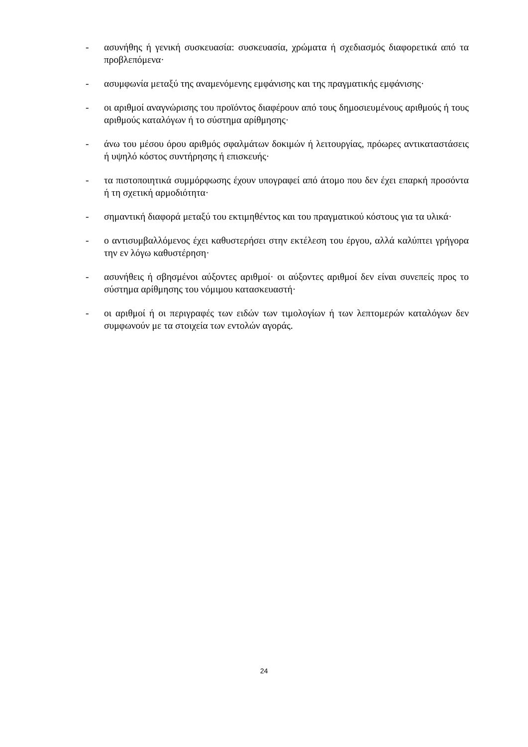- ασυνήθης ή γενική συσκευασία: συσκευασία, χρώματα ή σχεδιασμός διαφορετικά από τα προβλεπόμενα·
- ασυμφωνία μεταξύ της αναμενόμενης εμφάνισης και της πραγματικής εμφάνισης·
- οι αριθμοί αναγνώρισης του προϊόντος διαφέρουν από τους δημοσιευμένους αριθμούς ή τους αριθμούς καταλόγων ή το σύστημα αρίθμησης·
- άνω του μέσου όρου αριθμός σφαλμάτων δοκιμών ή λειτουργίας, πρόωρες αντικαταστάσεις ή υψηλό κόστος συντήρησης ή επισκευής·
- τα πιστοποιητικά συμμόρφωσης έχουν υπογραφεί από άτομο που δεν έχει επαρκή προσόντα ή τη σχετική αρμοδιότητα·
- σημαντική διαφορά μεταξύ του εκτιμηθέντος και του πραγματικού κόστους για τα υλικά·
- ο αντισυμβαλλόμενος έχει καθυστερήσει στην εκτέλεση του έργου, αλλά καλύπτει γρήγορα την εν λόγω καθυστέρηση·
- ασυνήθεις ή σβησμένοι αύξοντες αριθμοί· οι αύξοντες αριθμοί δεν είναι συνεπείς προς το σύστημα αρίθμησης του νόμιμου κατασκευαστή·
- οι αριθμοί ή οι περιγραφές των ειδών των τιμολογίων ή των λεπτομερών καταλόγων δεν συμφωνούν με τα στοιχεία των εντολών αγοράς.
24